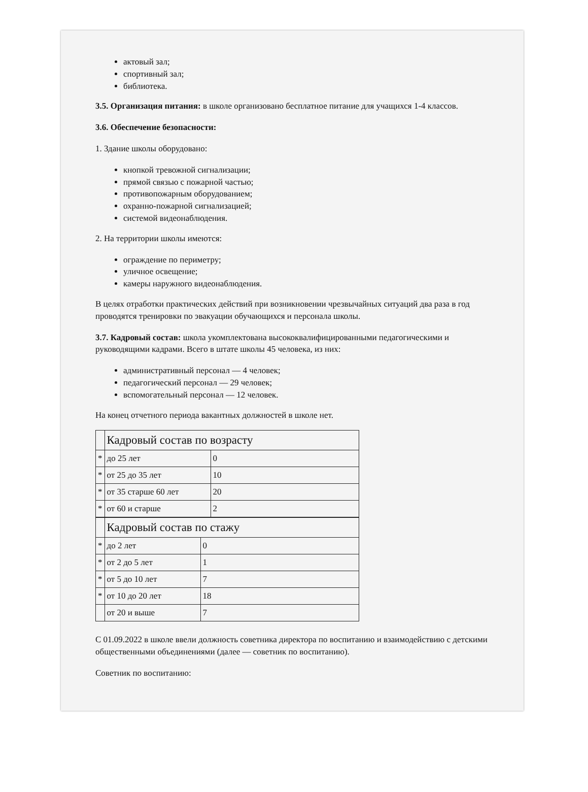актовый зал;
спортивный зал;
библиотека.
3.5. Организация питания: в школе организовано бесплатное питание для учащихся 1-4 классов.
3.6. Обеспечение безопасности:
1. Здание школы оборудовано:
кнопкой тревожной сигнализации;
прямой связью с пожарной частью;
противопожарным оборудованием;
охранно-пожарной сигнализацией;
системой видеонаблюдения.
2. На территории школы имеются:
ограждение по периметру;
уличное освещение;
камеры наружного видеонаблюдения.
В целях отработки практических действий при возникновении чрезвычайных ситуаций два раза в год проводятся тренировки по эвакуации обучающихся и персонала школы.
3.7. Кадровый состав: школа укомплектована высококвалифицированными педагогическими и руководящими кадрами. Всего в штате школы 45 человека, из них:
административный персонал — 4 человек;
педагогический персонал — 29 человек;
вспомогательный персонал — 12 человек.
На конец отчетного периода вакантных должностей в школе нет.
| | Кадровый состав по возрасту | |
| * | до 25 лет | 0 |
| * | от 25 до 35 лет | 10 |
| * | от 35 старше 60 лет | 20 |
| * | от 60 и старше | 2 |
| | Кадровый состав по стажу | |
| * | до 2 лет | 0 |
| * | от 2 до 5 лет | 1 |
| * | от 5 до 10 лет | 7 |
| * | от 10 до 20 лет | 18 |
| | от 20 и выше | 7 |
С 01.09.2022 в школе ввели должность советника директора по воспитанию и взаимодействию с детскими общественными объединениями (далее — советник по воспитанию).
Советник по воспитанию: